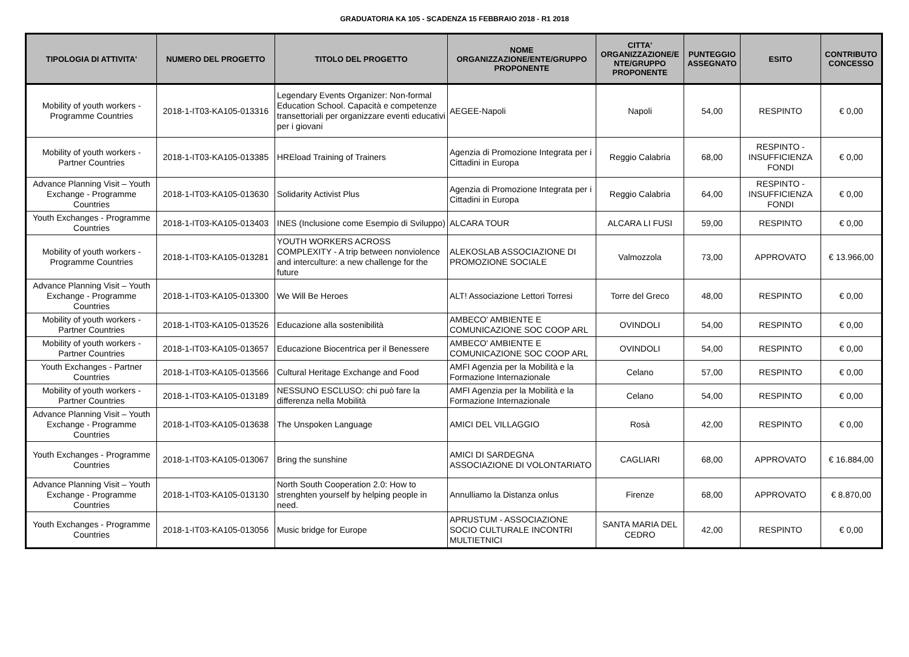GRADUATORIA KA 105 - SCADENZA 15 FEBBRAIO 2018 - R1 2018
| TIPOLOGIA DI ATTIVITA' | NUMERO DEL PROGETTO | TITOLO DEL PROGETTO | NOME ORGANIZZAZIONE/ENTE/GRUPPO PROPONENTE | CITTA' ORGANIZZAZIONE/E NTE/GRUPPO PROPONENTE | PUNTEGGIO ASSEGNATO | ESITO | CONTRIBUTO CONCESSO |
| --- | --- | --- | --- | --- | --- | --- | --- |
| Mobility of youth workers - Programme Countries | 2018-1-IT03-KA105-013316 | Legendary Events Organizer: Non-formal Education School. Capacità e competenze transettoriali per organizzare eventi educativi per i giovani | AEGEE-Napoli | Napoli | 54,00 | RESPINTO | € 0,00 |
| Mobility of youth workers - Partner Countries | 2018-1-IT03-KA105-013385 | HREload Training of Trainers | Agenzia di Promozione Integrata per i Cittadini in Europa | Reggio Calabria | 68,00 | RESPINTO - INSUFFICIENZA FONDI | € 0,00 |
| Advance Planning Visit – Youth Exchange - Programme Countries | 2018-1-IT03-KA105-013630 | Solidarity Activist Plus | Agenzia di Promozione Integrata per i Cittadini in Europa | Reggio Calabria | 64,00 | RESPINTO - INSUFFICIENZA FONDI | € 0,00 |
| Youth Exchanges - Programme Countries | 2018-1-IT03-KA105-013403 | INES (Inclusione come Esempio di Sviluppo) | ALCARA TOUR | ALCARA LI FUSI | 59,00 | RESPINTO | € 0,00 |
| Mobility of youth workers - Programme Countries | 2018-1-IT03-KA105-013281 | YOUTH WORKERS ACROSS COMPLEXITY - A trip between nonviolence and interculture: a new challenge for the future | ALEKOSLAB ASSOCIAZIONE DI PROMOZIONE SOCIALE | Valmozzola | 73,00 | APPROVATO | € 13.966,00 |
| Advance Planning Visit – Youth Exchange - Programme Countries | 2018-1-IT03-KA105-013300 | We Will Be Heroes | ALT! Associazione Lettori Torresi | Torre del Greco | 48,00 | RESPINTO | € 0,00 |
| Mobility of youth workers - Partner Countries | 2018-1-IT03-KA105-013526 | Educazione alla sostenibilità | AMBECO' AMBIENTE E COMUNICAZIONE SOC COOP ARL | OVINDOLI | 54,00 | RESPINTO | € 0,00 |
| Mobility of youth workers - Partner Countries | 2018-1-IT03-KA105-013657 | Educazione Biocentrica per il Benessere | AMBECO' AMBIENTE E COMUNICAZIONE SOC COOP ARL | OVINDOLI | 54,00 | RESPINTO | € 0,00 |
| Youth Exchanges - Partner Countries | 2018-1-IT03-KA105-013566 | Cultural Heritage Exchange and Food | AMFI Agenzia per la Mobilità e la Formazione Internazionale | Celano | 57,00 | RESPINTO | € 0,00 |
| Mobility of youth workers - Partner Countries | 2018-1-IT03-KA105-013189 | NESSUNO ESCLUSO: chi può fare la differenza nella Mobilità | AMFI Agenzia per la Mobilità e la Formazione Internazionale | Celano | 54,00 | RESPINTO | € 0,00 |
| Advance Planning Visit – Youth Exchange - Programme Countries | 2018-1-IT03-KA105-013638 | The Unspoken Language | AMICI DEL VILLAGGIO | Rosà | 42,00 | RESPINTO | € 0,00 |
| Youth Exchanges - Programme Countries | 2018-1-IT03-KA105-013067 | Bring the sunshine | AMICI DI SARDEGNA ASSOCIAZIONE DI VOLONTARIATO | CAGLIARI | 68,00 | APPROVATO | € 16.884,00 |
| Advance Planning Visit – Youth Exchange - Programme Countries | 2018-1-IT03-KA105-013130 | North South Cooperation 2.0: How to strenghten yourself by helping people in need. | Annulliamo la Distanza onlus | Firenze | 68,00 | APPROVATO | € 8.870,00 |
| Youth Exchanges - Programme Countries | 2018-1-IT03-KA105-013056 | Music bridge for Europe | APRUSTUM - ASSOCIAZIONE SOCIO CULTURALE INCONTRI MULTIETNICI | SANTA MARIA DEL CEDRO | 42,00 | RESPINTO | € 0,00 |